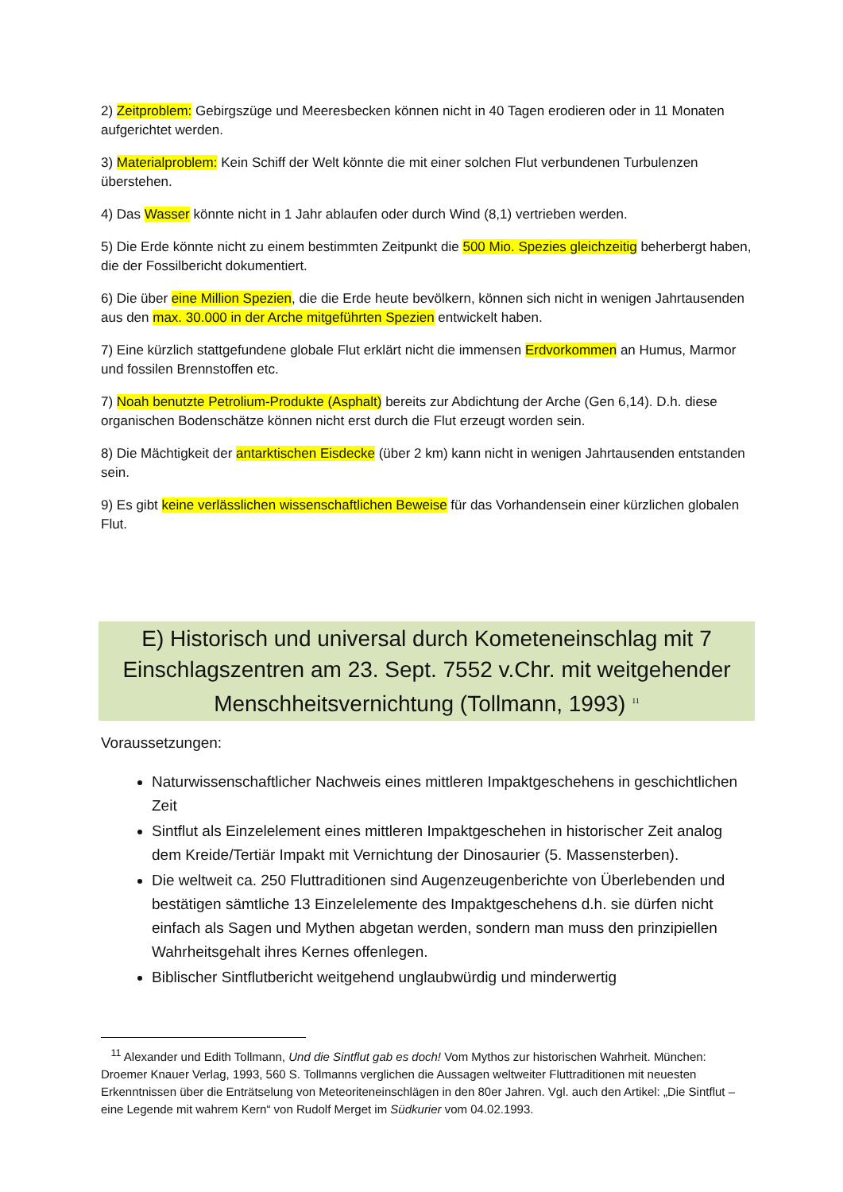2) Zeitproblem: Gebirgszüge und Meeresbecken können nicht in 40 Tagen erodieren oder in 11 Monaten aufgerichtet werden.
3) Materialproblem: Kein Schiff der Welt könnte die mit einer solchen Flut verbundenen Turbulenzen überstehen.
4) Das Wasser könnte nicht in 1 Jahr ablaufen oder durch Wind (8,1) vertrieben werden.
5) Die Erde könnte nicht zu einem bestimmten Zeitpunkt die 500 Mio. Spezies gleichzeitig beherbergt haben, die der Fossilbericht dokumentiert.
6) Die über eine Million Spezien, die die Erde heute bevölkern, können sich nicht in wenigen Jahrtausenden aus den max. 30.000 in der Arche mitgeführten Spezien entwickelt haben.
7) Eine kürzlich stattgefundene globale Flut erklärt nicht die immensen Erdvorkommen an Humus, Marmor und fossilen Brennstoffen etc.
7) Noah benutzte Petrolium-Produkte (Asphalt) bereits zur Abdichtung der Arche (Gen 6,14). D.h. diese organischen Bodenschätze können nicht erst durch die Flut erzeugt worden sein.
8) Die Mächtigkeit der antarktischen Eisdecke (über 2 km) kann nicht in wenigen Jahrtausenden entstanden sein.
9) Es gibt keine verlässlichen wissenschaftlichen Beweise für das Vorhandensein einer kürzlichen globalen Flut.
E) Historisch und universal durch Kometeneinschlag mit 7 Einschlagszentren am 23. Sept. 7552 v.Chr. mit weitgehender Menschheitsvernichtung (Tollmann, 1993) <sup>11</sup>
Voraussetzungen:
Naturwissenschaftlicher Nachweis eines mittleren Impaktgeschehens in geschichtlichen Zeit
Sintflut als Einzelelement eines mittleren Impaktgeschehen in historischer Zeit analog dem Kreide/Tertiär Impakt mit Vernichtung der Dinosaurier (5. Massensterben).
Die weltweit ca. 250 Fluttraditionen sind Augenzeugenberichte von Überlebenden und bestätigen sämtliche 13 Einzelelemente des Impaktgeschehens d.h. sie dürfen nicht einfach als Sagen und Mythen abgetan werden, sondern man muss den prinzipiellen Wahrheitsgehalt ihres Kernes offenlegen.
Biblischer Sintflutbericht weitgehend unglaubwürdig und minderwertig
<sup>11</sup> Alexander und Edith Tollmann, Und die Sintflut gab es doch! Vom Mythos zur historischen Wahrheit. München: Droemer Knauer Verlag, 1993, 560 S. Tollmanns verglichen die Aussagen weltweiter Fluttraditionen mit neuesten Erkenntnissen über die Enträtselung von Meteoriteneinschlägen in den 80er Jahren. Vgl. auch den Artikel: „Die Sintflut – eine Legende mit wahrem Kern“ von Rudolf Merget im Südkurier vom 04.02.1993.